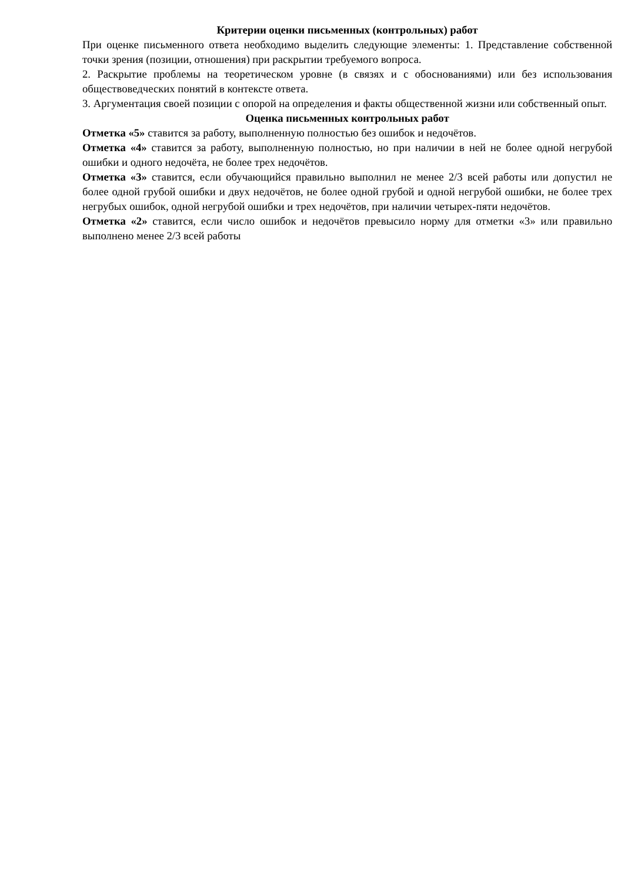Критерии оценки письменных (контрольных) работ
При оценке письменного ответа необходимо выделить следующие элементы: 1. Представление собственной точки зрения (позиции, отношения) при раскрытии требуемого вопроса.
2. Раскрытие проблемы на теоретическом уровне (в связях и с обоснованиями) или без использования обществоведческих понятий в контексте ответа.
3. Аргументация своей позиции с опорой на определения и факты общественной жизни или собственный опыт.
Оценка письменных контрольных работ
Отметка «5» ставится за работу, выполненную полностью без ошибок и недочётов.
Отметка «4» ставится за работу, выполненную полностью, но при наличии в ней не более одной негрубой ошибки и одного недочёта, не более трех недочётов.
Отметка «3» ставится, если обучающийся правильно выполнил не менее 2/3 всей работы или допустил не более одной грубой ошибки и двух недочётов, не более одной грубой и одной негрубой ошибки, не более трех негрубых ошибок, одной негрубой ошибки и трех недочётов, при наличии четырех-пяти недочётов.
Отметка «2» ставится, если число ошибок и недочётов превысило норму для отметки «3» или правильно выполнено менее 2/3 всей работы